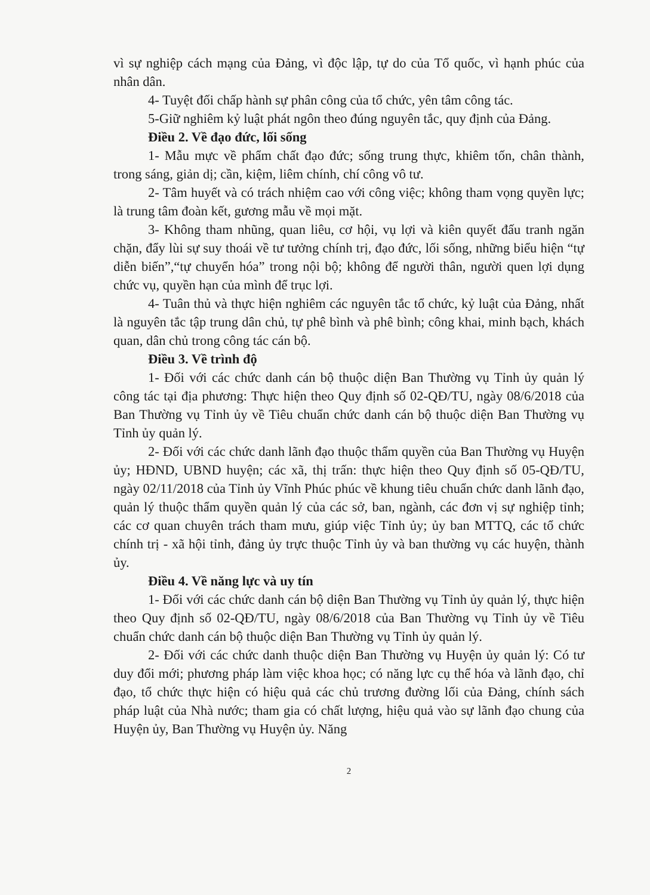vì sự nghiệp cách mạng của Đảng, vì độc lập, tự do của Tổ quốc, vì hạnh phúc của nhân dân.
4- Tuyệt đối chấp hành sự phân công của tổ chức, yên tâm công tác.
5-Giữ nghiêm kỷ luật phát ngôn theo đúng nguyên tắc, quy định của Đảng.
Điều 2. Về đạo đức, lối sống
1- Mẫu mực về phẩm chất đạo đức; sống trung thực, khiêm tốn, chân thành, trong sáng, giản dị; cần, kiệm, liêm chính, chí công vô tư.
2- Tâm huyết và có trách nhiệm cao với công việc; không tham vọng quyền lực; là trung tâm đoàn kết, gương mẫu về mọi mặt.
3- Không tham nhũng, quan liêu, cơ hội, vụ lợi và kiên quyết đấu tranh ngăn chặn, đẩy lùi sự suy thoái về tư tưởng chính trị, đạo đức, lối sống, những biểu hiện “tự diễn biến”,“tự chuyển hóa” trong nội bộ; không để người thân, người quen lợi dụng chức vụ, quyền hạn của mình để trục lợi.
4- Tuân thủ và thực hiện nghiêm các nguyên tắc tổ chức, kỷ luật của Đảng, nhất là nguyên tắc tập trung dân chủ, tự phê bình và phê bình; công khai, minh bạch, khách quan, dân chủ trong công tác cán bộ.
Điều 3. Về trình độ
1- Đối với các chức danh cán bộ thuộc diện Ban Thường vụ Tỉnh ủy quản lý công tác tại địa phương: Thực hiện theo Quy định số 02-QĐ/TU, ngày 08/6/2018 của Ban Thường vụ Tỉnh ủy về Tiêu chuẩn chức danh cán bộ thuộc diện Ban Thường vụ Tỉnh ủy quản lý.
2- Đối với các chức danh lãnh đạo thuộc thẩm quyền của Ban Thường vụ Huyện ủy; HĐND, UBND huyện; các xã, thị trấn: thực hiện theo Quy định số 05-QĐ/TU, ngày 02/11/2018 của Tỉnh ủy Vĩnh Phúc phúc về khung tiêu chuẩn chức danh lãnh đạo, quản lý thuộc thẩm quyền quản lý của các sở, ban, ngành, các đơn vị sự nghiệp tỉnh; các cơ quan chuyên trách tham mưu, giúp việc Tỉnh ủy; ủy ban MTTQ, các tổ chức chính trị - xã hội tỉnh, đảng ủy trực thuộc Tỉnh ủy và ban thường vụ các huyện, thành ủy.
Điều 4. Về năng lực và uy tín
1- Đối với các chức danh cán bộ diện Ban Thường vụ Tỉnh ủy quản lý, thực hiện theo Quy định số 02-QĐ/TU, ngày 08/6/2018 của Ban Thường vụ Tỉnh ủy về Tiêu chuẩn chức danh cán bộ thuộc diện Ban Thường vụ Tỉnh ủy quản lý.
2- Đối với các chức danh thuộc diện Ban Thường vụ Huyện ủy quản lý: Có tư duy đổi mới; phương pháp làm việc khoa học; có năng lực cụ thể hóa và lãnh đạo, chỉ đạo, tổ chức thực hiện có hiệu quả các chủ trương đường lối của Đảng, chính sách pháp luật của Nhà nước; tham gia có chất lượng, hiệu quả vào sự lãnh đạo chung của Huyện ủy, Ban Thường vụ Huyện ủy. Năng
2